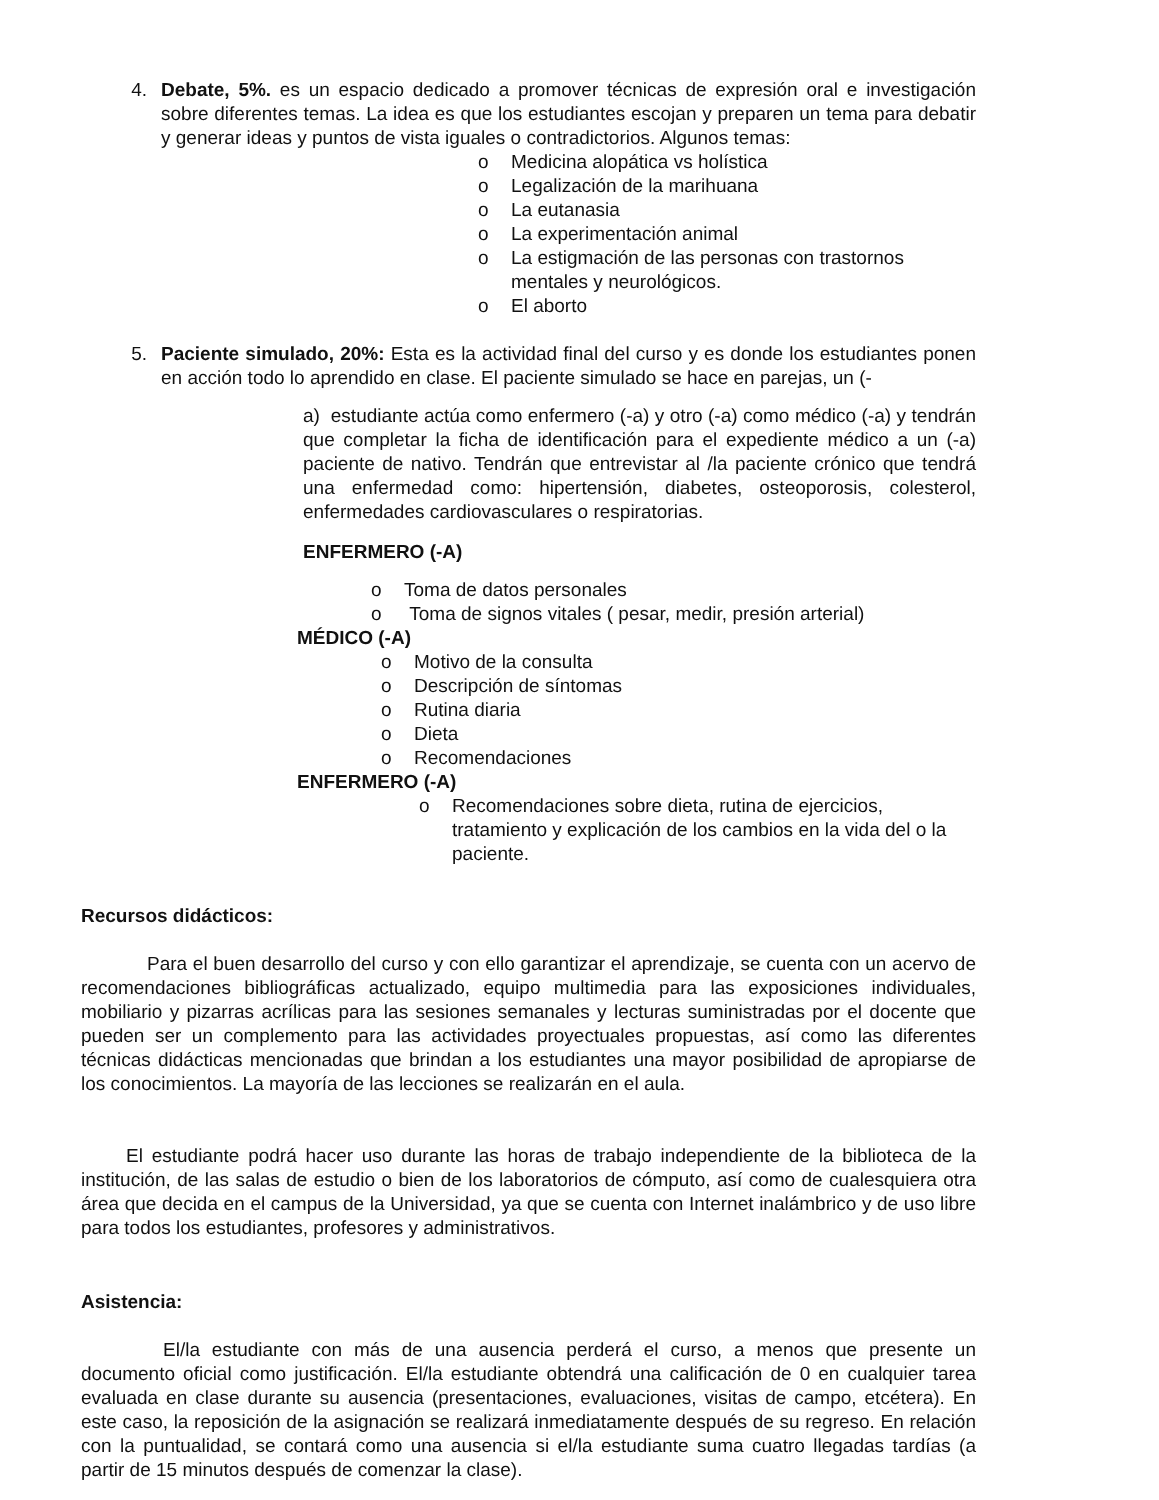4. Debate, 5%. es un espacio dedicado a promover técnicas de expresión oral e investigación sobre diferentes temas. La idea es que los estudiantes escojan y preparen un tema para debatir y generar ideas y puntos de vista iguales o contradictorios. Algunos temas:
o Medicina alopática vs holística
o Legalización de la marihuana
o La eutanasia
o La experimentación animal
o La estigmación de las personas con trastornos mentales y neurológicos.
o El aborto
5. Paciente simulado, 20%: Esta es la actividad final del curso y es donde los estudiantes ponen en acción todo lo aprendido en clase. El paciente simulado se hace en parejas, un (-
a) estudiante actúa como enfermero (-a) y otro (-a) como médico (-a) y tendrán que completar la ficha de identificación para el expediente médico a un (-a) paciente de nativo. Tendrán que entrevistar al /la paciente crónico que tendrá una enfermedad como: hipertensión, diabetes, osteoporosis, colesterol, enfermedades cardiovasculares o respiratorias.
ENFERMERO (-A)
o Toma de datos personales
o Toma de signos vitales ( pesar, medir, presión arterial)
MÉDICO (-A)
o Motivo de la consulta
o Descripción de síntomas
o Rutina diaria
o Dieta
o Recomendaciones
ENFERMERO (-A)
o Recomendaciones sobre dieta, rutina de ejercicios, tratamiento y explicación de los cambios en la vida del o la paciente.
Recursos didácticos:
Para el buen desarrollo del curso y con ello garantizar el aprendizaje, se cuenta con un acervo de recomendaciones bibliográficas actualizado, equipo multimedia para las exposiciones individuales, mobiliario y pizarras acrílicas para las sesiones semanales y lecturas suministradas por el docente que pueden ser un complemento para las actividades proyectuales propuestas, así como las diferentes técnicas didácticas mencionadas que brindan a los estudiantes una mayor posibilidad de apropiarse de los conocimientos. La mayoría de las lecciones se realizarán en el aula.
El estudiante podrá hacer uso durante las horas de trabajo independiente de la biblioteca de la institución, de las salas de estudio o bien de los laboratorios de cómputo, así como de cualesquiera otra área que decida en el campus de la Universidad, ya que se cuenta con Internet inalámbrico y de uso libre para todos los estudiantes, profesores y administrativos.
Asistencia:
El/la estudiante con más de una ausencia perderá el curso, a menos que presente un documento oficial como justificación. El/la estudiante obtendrá una calificación de 0 en cualquier tarea evaluada en clase durante su ausencia (presentaciones, evaluaciones, visitas de campo, etcétera). En este caso, la reposición de la asignación se realizará inmediatamente después de su regreso. En relación con la puntualidad, se contará como una ausencia si el/la estudiante suma cuatro llegadas tardías (a partir de 15 minutos después de comenzar la clase).